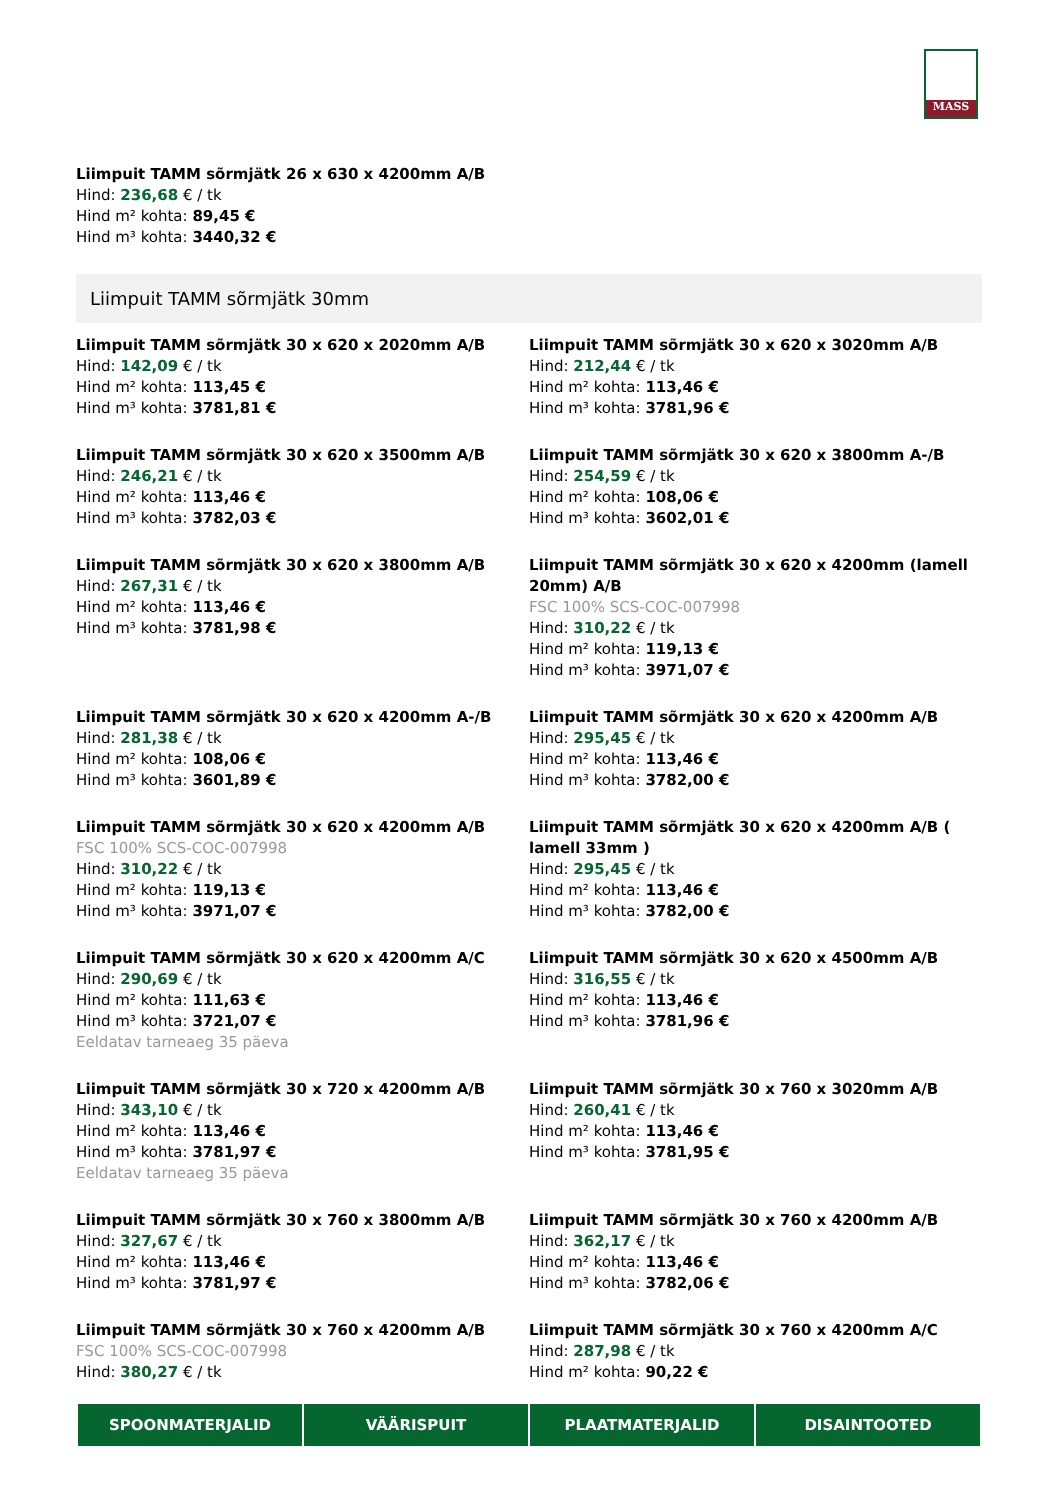MASS
Liimpuit TAMM sõrmjätk 26 x 630 x 4200mm A/B
Hind: 236,68 € / tk
Hind m² kohta: 89,45 €
Hind m³ kohta: 3440,32 €
Liimpuit TAMM sõrmjätk 30mm
Liimpuit TAMM sõrmjätk 30 x 620 x 2020mm A/B
Hind: 142,09 € / tk
Hind m² kohta: 113,45 €
Hind m³ kohta: 3781,81 €
Liimpuit TAMM sõrmjätk 30 x 620 x 3020mm A/B
Hind: 212,44 € / tk
Hind m² kohta: 113,46 €
Hind m³ kohta: 3781,96 €
Liimpuit TAMM sõrmjätk 30 x 620 x 3500mm A/B
Hind: 246,21 € / tk
Hind m² kohta: 113,46 €
Hind m³ kohta: 3782,03 €
Liimpuit TAMM sõrmjätk 30 x 620 x 3800mm A-/B
Hind: 254,59 € / tk
Hind m² kohta: 108,06 €
Hind m³ kohta: 3602,01 €
Liimpuit TAMM sõrmjätk 30 x 620 x 3800mm A/B
Hind: 267,31 € / tk
Hind m² kohta: 113,46 €
Hind m³ kohta: 3781,98 €
Liimpuit TAMM sõrmjätk 30 x 620 x 4200mm (lamell 20mm) A/B
FSC 100% SCS-COC-007998
Hind: 310,22 € / tk
Hind m² kohta: 119,13 €
Hind m³ kohta: 3971,07 €
Liimpuit TAMM sõrmjätk 30 x 620 x 4200mm A-/B
Hind: 281,38 € / tk
Hind m² kohta: 108,06 €
Hind m³ kohta: 3601,89 €
Liimpuit TAMM sõrmjätk 30 x 620 x 4200mm A/B
Hind: 295,45 € / tk
Hind m² kohta: 113,46 €
Hind m³ kohta: 3782,00 €
Liimpuit TAMM sõrmjätk 30 x 620 x 4200mm A/B
FSC 100% SCS-COC-007998
Hind: 310,22 € / tk
Hind m² kohta: 119,13 €
Hind m³ kohta: 3971,07 €
Liimpuit TAMM sõrmjätk 30 x 620 x 4200mm A/B ( lamell 33mm )
Hind: 295,45 € / tk
Hind m² kohta: 113,46 €
Hind m³ kohta: 3782,00 €
Liimpuit TAMM sõrmjätk 30 x 620 x 4200mm A/C
Hind: 290,69 € / tk
Hind m² kohta: 111,63 €
Hind m³ kohta: 3721,07 €
Eeldatav tarneaeg 35 päeva
Liimpuit TAMM sõrmjätk 30 x 620 x 4500mm A/B
Hind: 316,55 € / tk
Hind m² kohta: 113,46 €
Hind m³ kohta: 3781,96 €
Liimpuit TAMM sõrmjätk 30 x 720 x 4200mm A/B
Hind: 343,10 € / tk
Hind m² kohta: 113,46 €
Hind m³ kohta: 3781,97 €
Eeldatav tarneaeg 35 päeva
Liimpuit TAMM sõrmjätk 30 x 760 x 3020mm A/B
Hind: 260,41 € / tk
Hind m² kohta: 113,46 €
Hind m³ kohta: 3781,95 €
Liimpuit TAMM sõrmjätk 30 x 760 x 3800mm A/B
Hind: 327,67 € / tk
Hind m² kohta: 113,46 €
Hind m³ kohta: 3781,97 €
Liimpuit TAMM sõrmjätk 30 x 760 x 4200mm A/B
Hind: 362,17 € / tk
Hind m² kohta: 113,46 €
Hind m³ kohta: 3782,06 €
Liimpuit TAMM sõrmjätk 30 x 760 x 4200mm A/B
FSC 100% SCS-COC-007998
Hind: 380,27 € / tk
Liimpuit TAMM sõrmjätk 30 x 760 x 4200mm A/C
Hind: 287,98 € / tk
Hind m² kohta: 90,22 €
SPOONMATERJALID VÄÄRISPUIT PLAATMATERJALID DISAINTOOTED